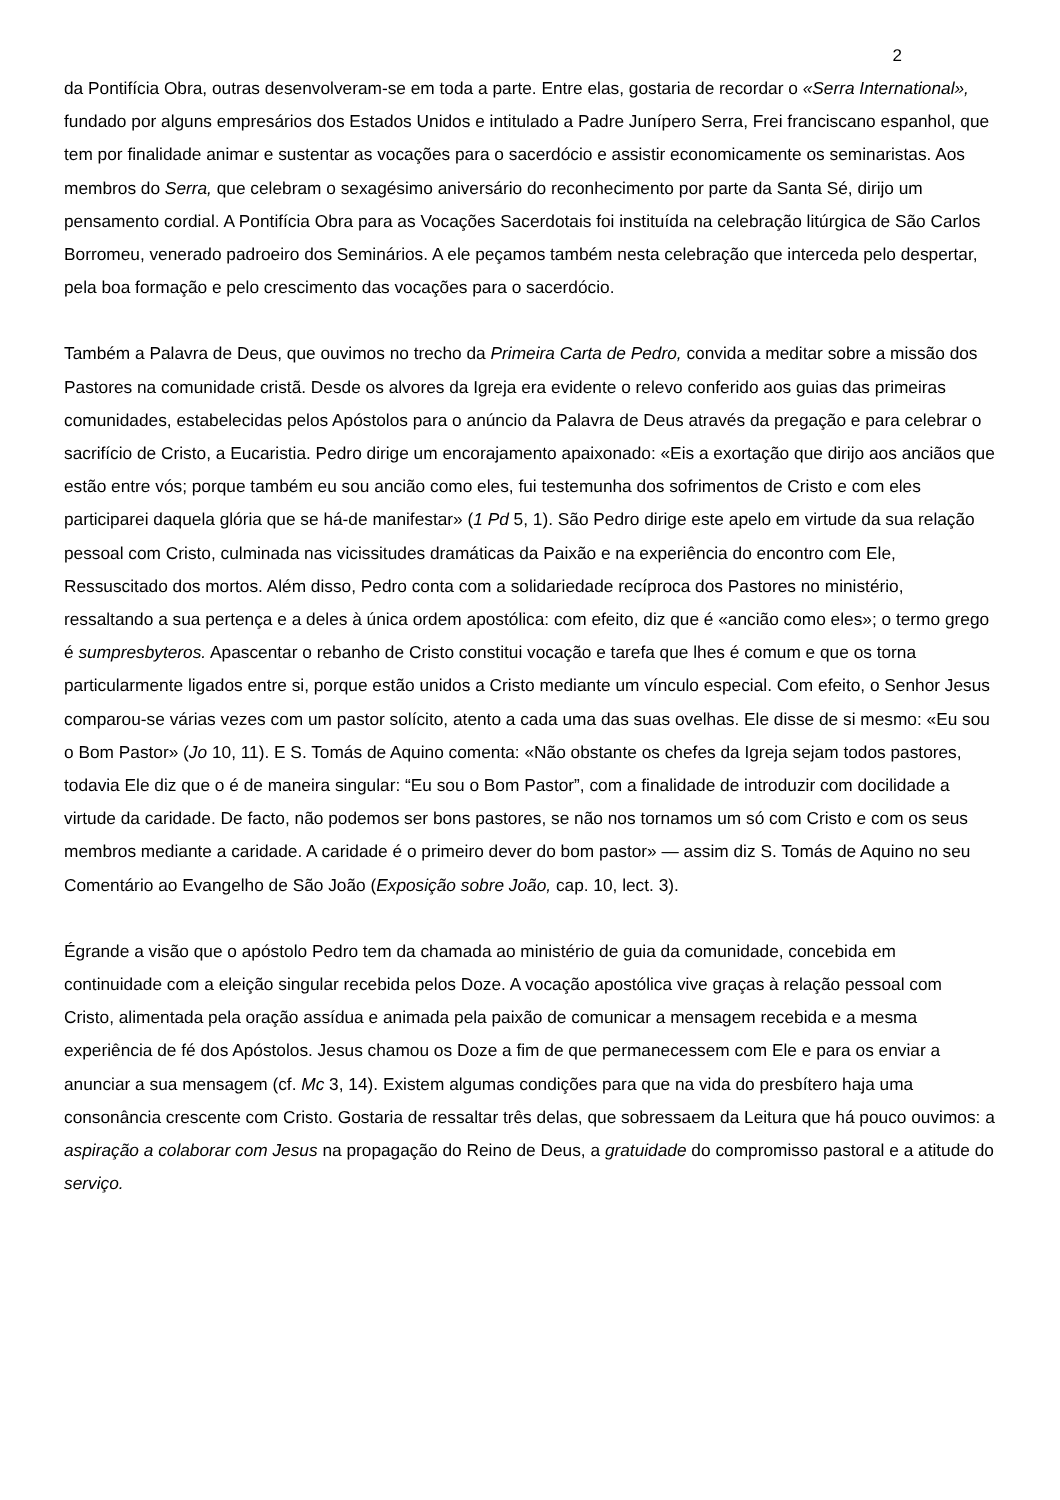2
da Pontifícia Obra, outras desenvolveram-se em toda a parte. Entre elas, gostaria de recordar o «Serra International», fundado por alguns empresários dos Estados Unidos e intitulado a Padre Junípero Serra, Frei franciscano espanhol, que tem por finalidade animar e sustentar as vocações para o sacerdócio e assistir economicamente os seminaristas. Aos membros do Serra, que celebram o sexagésimo aniversário do reconhecimento por parte da Santa Sé, dirijo um pensamento cordial. A Pontifícia Obra para as Vocações Sacerdotais foi instituída na celebração litúrgica de São Carlos Borromeu, venerado padroeiro dos Seminários. A ele peçamos também nesta celebração que interceda pelo despertar, pela boa formação e pelo crescimento das vocações para o sacerdócio.
Também a Palavra de Deus, que ouvimos no trecho da Primeira Carta de Pedro, convida a meditar sobre a missão dos Pastores na comunidade cristã. Desde os alvores da Igreja era evidente o relevo conferido aos guias das primeiras comunidades, estabelecidas pelos Apóstolos para o anúncio da Palavra de Deus através da pregação e para celebrar o sacrifício de Cristo, a Eucaristia. Pedro dirige um encorajamento apaixonado: «Eis a exortação que dirijo aos anciãos que estão entre vós; porque também eu sou ancião como eles, fui testemunha dos sofrimentos de Cristo e com eles participarei daquela glória que se há-de manifestar» (1 Pd 5, 1). São Pedro dirige este apelo em virtude da sua relação pessoal com Cristo, culminada nas vicissitudes dramáticas da Paixão e na experiência do encontro com Ele, Ressuscitado dos mortos. Além disso, Pedro conta com a solidariedade recíproca dos Pastores no ministério, ressaltando a sua pertença e a deles à única ordem apostólica: com efeito, diz que é «ancião como eles»; o termo grego é sumpresbyteros. Apascentar o rebanho de Cristo constitui vocação e tarefa que lhes é comum e que os torna particularmente ligados entre si, porque estão unidos a Cristo mediante um vínculo especial. Com efeito, o Senhor Jesus comparou-se várias vezes com um pastor solícito, atento a cada uma das suas ovelhas. Ele disse de si mesmo: «Eu sou o Bom Pastor» (Jo 10, 11). E S. Tomás de Aquino comenta: «Não obstante os chefes da Igreja sejam todos pastores, todavia Ele diz que o é de maneira singular: “Eu sou o Bom Pastor”, com a finalidade de introduzir com docilidade a virtude da caridade. De facto, não podemos ser bons pastores, se não nos tornamos um só com Cristo e com os seus membros mediante a caridade. A caridade é o primeiro dever do bom pastor» — assim diz S. Tomás de Aquino no seu Comentário ao Evangelho de São João (Exposição sobre João, cap. 10, lect. 3).
Égrande a visão que o apóstolo Pedro tem da chamada ao ministério de guia da comunidade, concebida em continuidade com a eleição singular recebida pelos Doze. A vocação apostólica vive graças à relação pessoal com Cristo, alimentada pela oração assídua e animada pela paixão de comunicar a mensagem recebida e a mesma experiência de fé dos Apóstolos. Jesus chamou os Doze a fim de que permanecessem com Ele e para os enviar a anunciar a sua mensagem (cf. Mc 3, 14). Existem algumas condições para que na vida do presbítero haja uma consonância crescente com Cristo. Gostaria de ressaltar três delas, que sobressaem da Leitura que há pouco ouvimos: a aspiração a colaborar com Jesus na propagação do Reino de Deus, a gratuidade do compromisso pastoral e a atitude do serviço.